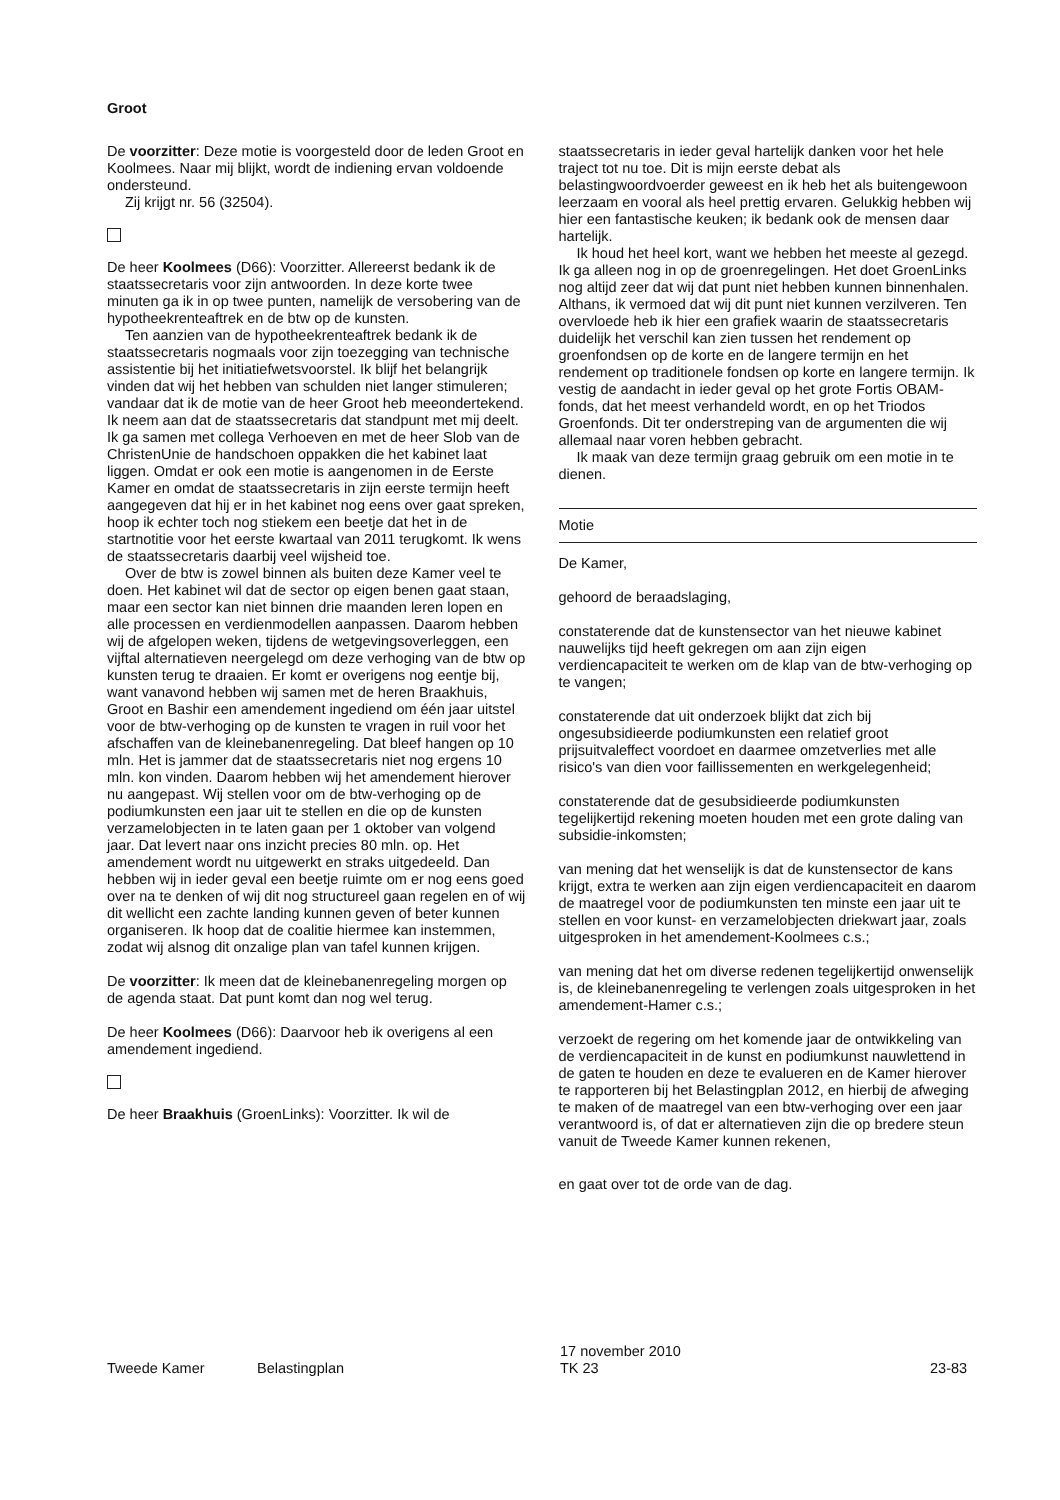Groot
De voorzitter: Deze motie is voorgesteld door de leden Groot en Koolmees. Naar mij blijkt, wordt de indiening ervan voldoende ondersteund.
Zij krijgt nr. 56 (32504).
De heer Koolmees (D66): Voorzitter. Allereerst bedank ik de staatssecretaris voor zijn antwoorden. In deze korte twee minuten ga ik in op twee punten, namelijk de versobering van de hypotheekrenteaftrek en de btw op de kunsten.
Ten aanzien van de hypotheekrenteaftrek bedank ik de staatssecretaris nogmaals voor zijn toezegging van technische assistentie bij het initiatiefwetsvoorstel. Ik blijf het belangrijk vinden dat wij het hebben van schulden niet langer stimuleren; vandaar dat ik de motie van de heer Groot heb meeondertekend. Ik neem aan dat de staatssecretaris dat standpunt met mij deelt. Ik ga samen met collega Verhoeven en met de heer Slob van de ChristenUnie de handschoen oppakken die het kabinet laat liggen. Omdat er ook een motie is aangenomen in de Eerste Kamer en omdat de staatssecretaris in zijn eerste termijn heeft aangegeven dat hij er in het kabinet nog eens over gaat spreken, hoop ik echter toch nog stiekem een beetje dat het in de startnotitie voor het eerste kwartaal van 2011 terugkomt. Ik wens de staatssecretaris daarbij veel wijsheid toe.
Over de btw is zowel binnen als buiten deze Kamer veel te doen. Het kabinet wil dat de sector op eigen benen gaat staan, maar een sector kan niet binnen drie maanden leren lopen en alle processen en verdienmodellen aanpassen. Daarom hebben wij de afgelopen weken, tijdens de wetgevingsoverleggen, een vijftal alternatieven neergelegd om deze verhoging van de btw op kunsten terug te draaien. Er komt er overigens nog eentje bij, want vanavond hebben wij samen met de heren Braakhuis, Groot en Bashir een amendement ingediend om één jaar uitstel voor de btw-verhoging op de kunsten te vragen in ruil voor het afschaffen van de kleinebanenregeling. Dat bleef hangen op 10 mln. Het is jammer dat de staatssecretaris niet nog ergens 10 mln. kon vinden. Daarom hebben wij het amendement hierover nu aangepast. Wij stellen voor om de btw-verhoging op de podiumkunsten een jaar uit te stellen en die op de kunsten verzamelobjecten in te laten gaan per 1 oktober van volgend jaar. Dat levert naar ons inzicht precies 80 mln. op. Het amendement wordt nu uitgewerkt en straks uitgedeeld. Dan hebben wij in ieder geval een beetje ruimte om er nog eens goed over na te denken of wij dit nog structureel gaan regelen en of wij dit wellicht een zachte landing kunnen geven of beter kunnen organiseren. Ik hoop dat de coalitie hiermee kan instemmen, zodat wij alsnog dit onzalige plan van tafel kunnen krijgen.
De voorzitter: Ik meen dat de kleinebanenregeling morgen op de agenda staat. Dat punt komt dan nog wel terug.
De heer Koolmees (D66): Daarvoor heb ik overigens al een amendement ingediend.
De heer Braakhuis (GroenLinks): Voorzitter. Ik wil de
staatssecretaris in ieder geval hartelijk danken voor het hele traject tot nu toe. Dit is mijn eerste debat als belastingwoordvoerder geweest en ik heb het als buitengewoon leerzaam en vooral als heel prettig ervaren. Gelukkig hebben wij hier een fantastische keuken; ik bedank ook de mensen daar hartelijk.
Ik houd het heel kort, want we hebben het meeste al gezegd. Ik ga alleen nog in op de groenregelingen. Het doet GroenLinks nog altijd zeer dat wij dat punt niet hebben kunnen binnenhalen. Althans, ik vermoed dat wij dit punt niet kunnen verzilveren. Ten overvloede heb ik hier een grafiek waarin de staatssecretaris duidelijk het verschil kan zien tussen het rendement op groenfondsen op de korte en de langere termijn en het rendement op traditionele fondsen op korte en langere termijn. Ik vestig de aandacht in ieder geval op het grote Fortis OBAM-fonds, dat het meest verhandeld wordt, en op het Triodos Groenfonds. Dit ter onderstreping van de argumenten die wij allemaal naar voren hebben gebracht.
Ik maak van deze termijn graag gebruik om een motie in te dienen.
Motie
De Kamer,
gehoord de beraadslaging,
constaterende dat de kunstensector van het nieuwe kabinet nauwelijks tijd heeft gekregen om aan zijn eigen verdiencapaciteit te werken om de klap van de btw-verhoging op te vangen;
constaterende dat uit onderzoek blijkt dat zich bij ongesubsidieerde podiumkunsten een relatief groot prijsuitvaleffect voordoet en daarmee omzetverlies met alle risico's van dien voor faillissementen en werkgelegenheid;
constaterende dat de gesubsidieerde podiumkunsten tegelijkertijd rekening moeten houden met een grote daling van subsidie-inkomsten;
van mening dat het wenselijk is dat de kunstensector de kans krijgt, extra te werken aan zijn eigen verdiencapaciteit en daarom de maatregel voor de podiumkunsten ten minste een jaar uit te stellen en voor kunst- en verzamelobjecten driekwart jaar, zoals uitgesproken in het amendement-Koolmees c.s.;
van mening dat het om diverse redenen tegelijkertijd onwenselijk is, de kleinebanenregeling te verlengen zoals uitgesproken in het amendement-Hamer c.s.;
verzoekt de regering om het komende jaar de ontwikkeling van de verdiencapaciteit in de kunst en podiumkunst nauwlettend in de gaten te houden en deze te evalueren en de Kamer hierover te rapporteren bij het Belastingplan 2012, en hierbij de afweging te maken of de maatregel van een btw-verhoging over een jaar verantwoord is, of dat er alternatieven zijn die op bredere steun vanuit de Tweede Kamer kunnen rekenen,
en gaat over tot de orde van de dag.
Tweede Kamer Belastingplan
17 november 2010
TK 23
23-83